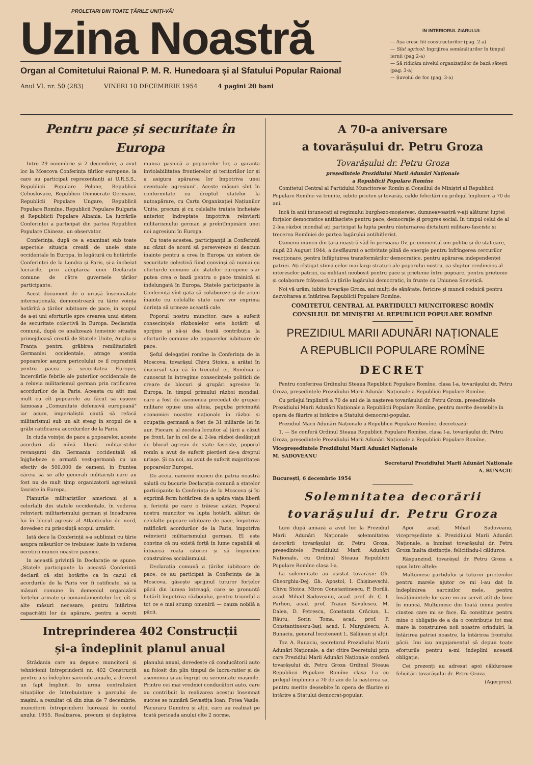PROLETARI DIN TOATE ȚĂRILE UNIȚI-VĂ!
Uzina Noastră
Organ al Comitetului Raional P. M. R. Hunedoara și al Sfatului Popular Raional
Anul VI. nr. 50 (283) VINERI 10 DECEMBRIE 1954 4 pagini 20 bani
IN INTERIORUL ZIARULUI:
— Așa cresc fiii constructorilor (pag. 2-a)
— Sfat agricol: Ingrijirea semănăturilor în timpul iernii (pag 2-a)
— Să ridicăm nivelul organizațiilor de bază sătești (pag. 3-a)
— Șuvoiul de foc (pag. 3-a)
Pentru pace și securitate în Europa
Intre 29 noiembrie și 2 decembrie, a avut loc la Moscova Conferința țărilor europene, la care au participat reprezentanți ai U.R.S.S., Republicii Populare Polone, Republicii Cehoslovace, Republicii Democrate Germane, Republicii Populare Ungare, Republicii Populare Romîne, Republicii Populare Bulgaria și Republicii Populare Albania. La lucrările Conferinței a participat din partea Republicii Populare Chineze, un observator.
Conferința, după ce a examinat sub toate aspectele situația creată de unele state occidentale în Europa, în legătură cu hotărîrile Conferinței de la Londra și Paris, și-a încheiat lucrările, prin adoptarea unei Declarații comune de către guvernele țărilor participante.
Acest document de o uriașă însemnătate internațională, demonstrează cu tărie voința hotărîtă a țărilor iubitoare de pace, in scopul de a-și uni eforturile spre crearea unui sistem de securitate colectivă în Europa. Declarația comună, după ce analizează temeinic situația primejdioasă creată de Statele Unite, Anglia și Franța pentru grăbirea remilitarizării Germaniei occidentale, atrage atenția popoarelor asupra pericolului ce il reprezintă pentru pacea și securitatea Europei, încercările febrile ale puterilor occidentale de a reînvia militarismul german prin ratificarea acordurilor de la Paris. Aceasta cu atît mai mult cu cît popoarele au făcut să eșueze faimoasa „Comunitate defensivă europeană" iar acum, imperialiștii caută să refacă militarismul sub un alt steag în scopul de a grăbi ratificarea acordurilor de la Paris.
In ciuda voinței de pace a popoarelor, aceste acorduri dă mînă liberă militariștilor revanșarzi din Germania occidentală să înjghebeze o armată vest-germană cu un efectiv de 500.000 de oameni, în fruntea căreia să se afle generali militariști care au fost nu de mult timp organizatorii agresiunii fasciste în Europa.
Planurile militariștilor americani și a celorlalți din statele occidentale, în vederea reînvierii militarismului german și încadrarea lui în blocul agresiv al Atlanticului de nord, dovedesc cu prisosință scopul urmărit.
Iată dece la Conferință s-a subliniat cu tărie asupra măsurilor ce trebuiesc luate în vederea ocrotirii muncii noastre pașnice.
In această privință în Declarație se spune: „Statele participante la această Conferință declară că sînt hotărîte ca în cazul că acordurile de la Paris vor fi ratificate, să ia măsuri comune în domeniul organizării forțelor armate și comandamentelor lor, cît și alte măsuri necesare, pentru întărirea capacității lor de apărare, pentru a ocroti munca pașnică a popoarelor lor, a garanta inviolabilitatea frontierelor și teritoriilor lor și a asigura apărarea lor împotriva unei eventuale agresiuni". Aceste măsuri sînt în conformitate cu dreptul statelor la autoapărare, cu Carta Organizației Națiunilor Unite, precum și cu celelalte tratate încheiate anterior, îndreptate împotriva reînvierii militarismului german și preîntîmpinării unei noi agresiuni în Europa.
Cu toate acestea, participanții la Conferință au căzut de acord să persevereze și deacum înainte pentru a crea în Europa un sistem de securitate colectivă fiind convinși că numai cu eforturile comune ale statelor europene s-ar putea crea o bază pentru o pace trainică și îndelungată în Europa. Statele participante la Conferință sînt gata să colaboreze și de acum înainte cu celelalte state care vor exprima dorința să urmeze această cale.
Poporul nostru muncitor, care a suferit consecințele războaielor este hotărît să sprijine și să-și dea toată contribuția la eforturile comune ale popoarelor iubitoare de pace.
Șeful delegației romîne la Conferința de la Moscova, tovarășul Chivu Stoica, a arătat în discursul său că în trecutul ei, Romînia a cunoscut în intregime consecințele politicii de creare de blocuri și grupări agresive în Europa. In timpul primului război mondial, care a fost de asemenea precedat de grupări militare opuse una alteia, paguba pricinuită economiei noastre naționale în război și ocupația germană a fost de 31 miliarde lei în aur. Fiecare al zecelea locuitor al țării a căzut pe front. Iar în cel de al 2-lea război deslănțuit de blocul agresiv de state fasciste, poporul romîn a avut de suferit pierderi de-a dreptul uriașe. Și ca noi, au avut de suferit majoritatea popoarelor Europei.
De aceia, oamenii muncii din patria noastră salută cu bucurie Declarația comună a statelor participante la Conferința de la Moscova și își exprimă ferm hotărîrea de a apăra viața liberă și fericită pe care o trăiesc astăzi. Poporul nostru muncitor va lupta hotărît, alături de celelalte popoare iubitoare de pace, împotriva ratificării acordurilor de la Paris, împotriva reînvierii militarismului german. El este convins că nu există forță în lume capabilă să întoarcă roata istoriei și să împiedice construirea socialismului.
Declarația comună a țărilor iubitoare de pace, ce au participat la Conferința de la Moscova, găsește sprijinul tuturor forțelor păcii din lumea întreagă, care se pronunță hotărît împotriva războiului, pentru triumful a tot ce e mai scump omenirii — cauza nobilă a păcii.
Intreprinderea 402 Construcții
și-a îndeplinit planul anual
Strădania care au depus-o muncitorii și tehnicienii Intreprinderii nr. 402 Construcții pentru a-și îndeplini sarcinile anuale, a devenit un fapt împlinit. In urma centralizării situațiilor de întrebuințare a parcului de mașini, a rezultat că din ziua de 7 decembrie, muncitorii întreprinderii lucrează în contul anului 1955. Realizarea, precum și depășirea planului anual, dovedește că conducătorii auto au folosit din plin timpul de lucru-rutier și de asemenea și-au îngrijit cu seriozitate mașinile. Printre cei mai vrednici conducători auto, care au contribuit la realizarea acestui însemnat succes se numără Sevastița Ioan, Fotea Vasile, Păcuraru Dumitru și alții, care au realizat pe toată perioada anului cîte 2 norme.
A 70-a aniversare
a tovarășului dr. Petru Groza
Tovarășului dr. Petru Groza
președintele Prezidiului Marii Adunări Naționale
a Republicii Populare Romîne
Comitetul Central al Partidului Muncitoresc Romîn și Consiliul de Miniștri al Republicii Populare Romîne vă trimite, iubite prieten și tovarăș, calde felicitări cu prilejul împlinirii a 70 de ani.
Incă în anii întunecați ai regimului burghezo-moșieresc, dumneavoastră v-ați alăturat luptei forțelor democratice antifasciste pentru pace, democrație și progres social. In timpul celui de al 2-lea război mondial ați participat la lupta pentru răsturnarea dictaturii militaro-fasciste și trecerea Romîniei de partea lagărului antihitlerist.
Oamenii muncii din țara noastră văd în persoana Dv. pe eminentul om politic și de stat care, după 23 August 1944, a desfășurat o activitate plină de energie pentru înfrîngerea cercurilor reacționare, pentru înfăptuirea transformărilor democratice, pentru apărarea independenței patriei. Ați cîștigat stima celor mai largi straturi ale poporului nostru, ca slujitor credincios al intereselor patriei, ca militant neobosit pentru pace și prietenie între popoare, pentru prietenie și colaborare frățească cu țările lagărului democratic, în frunte cu Uniunea Sovietică.
Noi vă urăm, iubite tovarășe Groza, ani mulți de sănătate, fericire și muncă rodnică pentru dezvoltarea și întărirea Republicii Populare Romîne.
COMITETUL CENTRAL AL PARTIDULUI MUNCITORESC ROMÎN
CONSILIUL DE MINIȘTRI AL REPUBLICII POPULARE ROMÎNE
PREZIDIUL MARII ADUNĂRI NAȚIONALE
A REPUBLICII POPULARE ROMÎNE
DECRET
Pentru conferirea Ordinului Steaua Republicii Populare Romîne, clasa I-a, tovarășului dr. Petru Groza, președintele Prezidiului Marii Adunări Naționale a Republicii Populare Romîne.
Cu prilejul împlinirii a 70 de ani de la nașterea tovarășului dr. Petru Groza, președintele Prezidiului Marii Adunări Naționale a Republicii Populare Romîne, pentru merite deosebite în opera de făurire și întărire a Statului democrat-popular,
Prezidiul Marii Adunări Naționale a Republicii Populare Romîne, decretează:
1. — Se conferă Ordinul Steaua Republicii Populare Romîne, clasa I-a, tovarășului dr. Petru Groza, președintele Prezidiului Marii Adunări Naționale a Republicii Populare Romîne.
Vicepreședintele Prezidiului Marii Adunări Naționale
M. SADOVEANU
Secretarul Prezidiului Marii Adunări Naționale
A. BUNACIU
București, 6 decembrie 1954
Solemnitatea decorării
tovarășului dr. Petru Groza
Luni după amiază a avut loc la Prezidiul Marii Adunări Naționale solemnitatea decorării tovarășului dr. Petru Groza, președintele Prezidiului Marii Adunări Naționale, cu Ordinul Steaua Republicii Populare Romîne clasa I-a.
La solemnitate au asistat tovarășii: Gh. Gheorghiu-Dej, Gh. Apostol, I. Chișinevschi, Chivu Stoica, Miron Constantinescu, P. Borilă, acad. Mihail Sadoveanu, acad. prof. dr. C. I. Parhon, acad. prof. Traian Săvulescu, M. Dalea, D. Petrescu, Constanța Crăciun, L. Răutu, Sorin Toma, acad. prof. P. Constantinescu-Iași, acad. I. Murgulescu, A. Bunaciu, general locotenent L. Sălăjean și alții.
Tov. A. Bunaciu, secretarul Prezidiului Marii Adunări Naționale, a dat citire Decretului prin care Prezidiul Marii Adunări Naționale conferă tovarășului dr. Petru Groza Ordinul Steaua Republicii Populare Romîne clasa I-a cu prilejul împlinirii a 70 de ani de la nașterea sa, pentru merite deosebite în opera de făurire și întărire a Statului democrat-popular.
Apoi acad. Mihail Sadoveanu, vicepreședinte al Prezidiului Marii Adunări Naționale, a înmînat tovarășului dr. Petru Groza înalta distincție, felicitîndu-l călduros.
Răspunzind, tovarășul dr. Petru Groza a spus între altele:
Mulțumesc partidului și tuturor prietenilor pentru marele ajutor ce mi l-au dat în îndeplinirea sarcinilor mele, pentru învățămintele lor care mi-au servit atît de bine în muncă. Mulțumesc din toată inima pentru cinstea care mi se face. Ea constituie pentru mine o obligație de a da o contribuție tot mai mare la construirea noii noastre orînduiri, la întărirea patriei noastre, la întărirea frontului păcii. Imi iau angajamentul să depun toate eforturile pentru a-mi îndeplini această obligație.
Cei prezenți au adresat apoi călduroase felicitări tovarășului dr. Petru Groza.
(Agerpres).